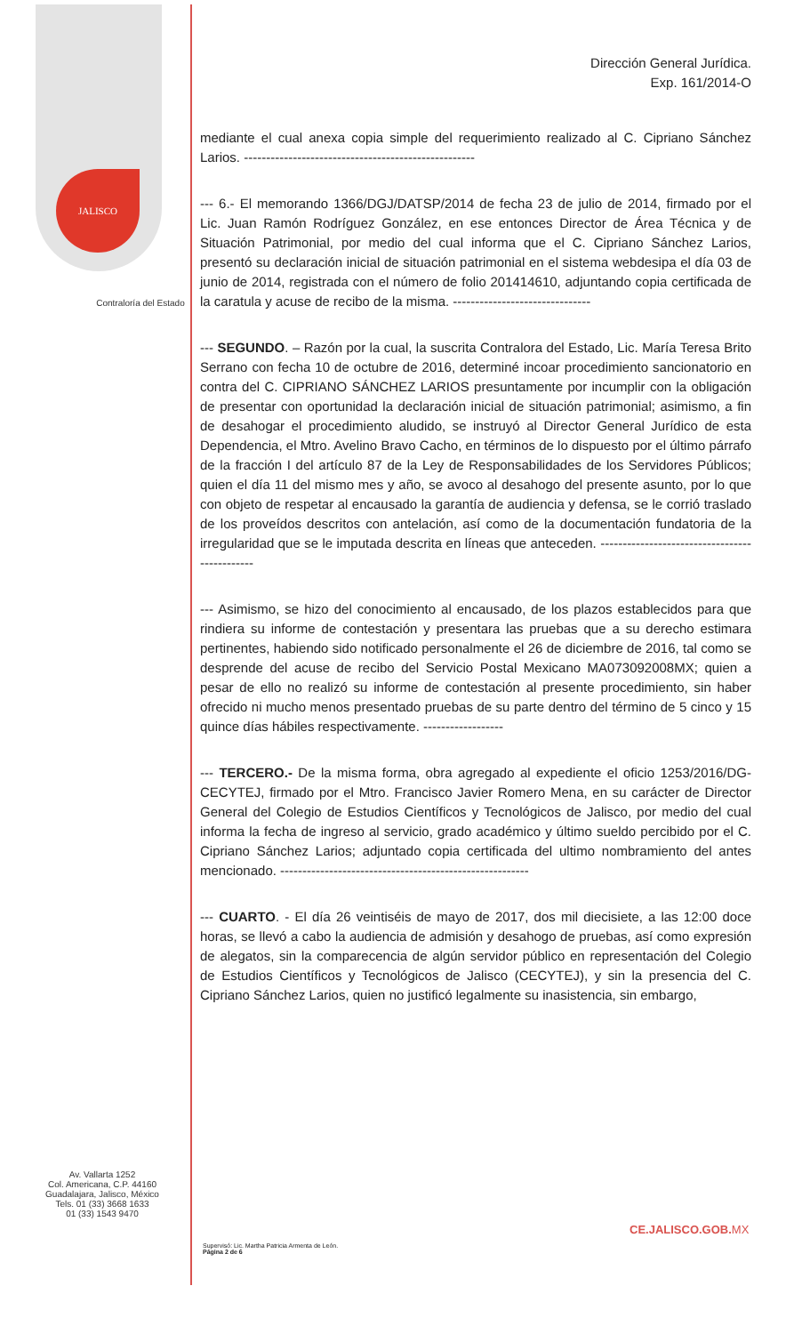JALISCO
Contraloría del Estado
Av. Vallarta 1252
Col. Americana, C.P. 44160
Guadalajara, Jalisco, México
Tels. 01 (33) 3668 1633
01 (33) 1543 9470
Dirección General Jurídica.
Exp. 161/2014-O
mediante el cual anexa copia simple del requerimiento realizado al C. Cipriano Sánchez Larios. ----------------------------------------------------
--- 6.- El memorando 1366/DGJ/DATSP/2014 de fecha 23 de julio de 2014, firmado por el Lic. Juan Ramón Rodríguez González, en ese entonces Director de Área Técnica y de Situación Patrimonial, por medio del cual informa que el C. Cipriano Sánchez Larios, presentó su declaración inicial de situación patrimonial en el sistema webdesipa el día 03 de junio de 2014, registrada con el número de folio 201414610, adjuntando copia certificada de la caratula y acuse de recibo de la misma. -------------------------------
--- SEGUNDO. – Razón por la cual, la suscrita Contralora del Estado, Lic. María Teresa Brito Serrano con fecha 10 de octubre de 2016, determiné incoar procedimiento sancionatorio en contra del C. CIPRIANO SÁNCHEZ LARIOS presuntamente por incumplir con la obligación de presentar con oportunidad la declaración inicial de situación patrimonial; asimismo, a fin de desahogar el procedimiento aludido, se instruyó al Director General Jurídico de esta Dependencia, el Mtro. Avelino Bravo Cacho, en términos de lo dispuesto por el último párrafo de la fracción I del artículo 87 de la Ley de Responsabilidades de los Servidores Públicos; quien el día 11 del mismo mes y año, se avoco al desahogo del presente asunto, por lo que con objeto de respetar al encausado la garantía de audiencia y defensa, se le corrió traslado de los proveídos descritos con antelación, así como de la documentación fundatoria de la irregularidad que se le imputada descrita en líneas que anteceden. ----------------------------------------------
--- Asimismo, se hizo del conocimiento al encausado, de los plazos establecidos para que rindiera su informe de contestación y presentara las pruebas que a su derecho estimara pertinentes, habiendo sido notificado personalmente el 26 de diciembre de 2016, tal como se desprende del acuse de recibo del Servicio Postal Mexicano MA073092008MX; quien a pesar de ello no realizó su informe de contestación al presente procedimiento, sin haber ofrecido ni mucho menos presentado pruebas de su parte dentro del término de 5 cinco y 15 quince días hábiles respectivamente. ------------------
--- TERCERO.- De la misma forma, obra agregado al expediente el oficio 1253/2016/DG-CECYTEJ, firmado por el Mtro. Francisco Javier Romero Mena, en su carácter de Director General del Colegio de Estudios Científicos y Tecnológicos de Jalisco, por medio del cual informa la fecha de ingreso al servicio, grado académico y último sueldo percibido por el C. Cipriano Sánchez Larios; adjuntado copia certificada del ultimo nombramiento del antes mencionado. --------------------------------------------------------
--- CUARTO. - El día 26 veintiséis de mayo de 2017, dos mil diecisiete, a las 12:00 doce horas, se llevó a cabo la audiencia de admisión y desahogo de pruebas, así como expresión de alegatos, sin la comparecencia de algún servidor público en representación del Colegio de Estudios Científicos y Tecnológicos de Jalisco (CECYTEJ), y sin la presencia del C. Cipriano Sánchez Larios, quien no justificó legalmente su inasistencia, sin embargo,
Supervisó: Lic. Martha Patricia Armenta de León.
Página 2 de 6
CE.JALISCO.GOB.MX